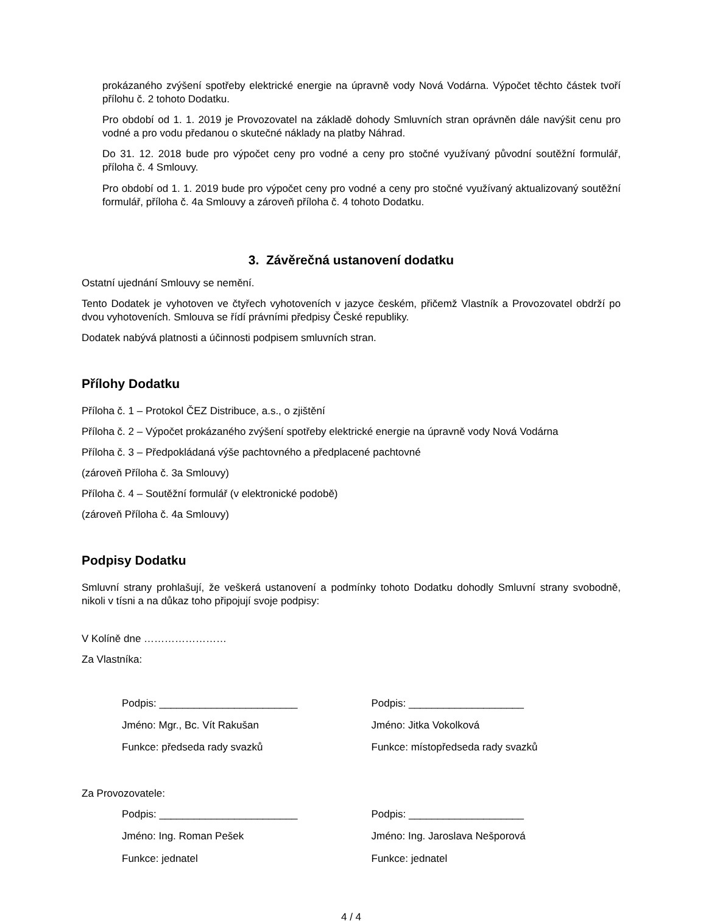prokázaného zvýšení spotřeby elektrické energie na úpravně vody Nová Vodárna. Výpočet těchto částek tvoří přílohu č. 2 tohoto Dodatku.
Pro období od 1. 1. 2019 je Provozovatel na základě dohody Smluvních stran oprávněn dále navýšit cenu pro vodné a pro vodu předanou o skutečné náklady na platby Náhrad.
Do 31. 12. 2018 bude pro výpočet ceny pro vodné a ceny pro stočné využívaný původní soutěžní formulář, příloha č. 4 Smlouvy.
Pro období od 1. 1. 2019 bude pro výpočet ceny pro vodné a ceny pro stočné využívaný aktualizovaný soutěžní formulář, příloha č. 4a Smlouvy a zároveň příloha č. 4 tohoto Dodatku.
3. Závěrečná ustanovení dodatku
Ostatní ujednání Smlouvy se nemění.
Tento Dodatek je vyhotoven ve čtyřech vyhotoveních v jazyce českém, přičemž Vlastník a Provozovatel obdrží po dvou vyhotoveních. Smlouva se řídí právními předpisy České republiky.
Dodatek nabývá platnosti a účinnosti podpisem smluvních stran.
Přílohy Dodatku
Příloha č. 1 – Protokol ČEZ Distribuce, a.s., o zjištění
Příloha č. 2 – Výpočet prokázaného zvýšení spotřeby elektrické energie na úpravně vody Nová Vodárna
Příloha č. 3 – Předpokládaná výše pachtovného a předplacené pachtovné
(zároveň Příloha č. 3a Smlouvy)
Příloha č. 4 – Soutěžní formulář (v elektronické podobě)
(zároveň Příloha č. 4a Smlouvy)
Podpisy Dodatku
Smluvní strany prohlašují, že veškerá ustanovení a podmínky tohoto Dodatku dohodly Smluvní strany svobodně, nikoli v tísni a na důkaz toho připojují svoje podpisy:
V Kolíně dne ……………………
Za Vlastníka:
Podpis: ________________________
Jméno: Mgr., Bc. Vít Rakušan
Funkce: předseda rady svazků
Podpis: ____________________
Jméno: Jitka Vokolková
Funkce: místopředseda rady svazků
Za Provozovatele:
Podpis: ________________________
Jméno: Ing. Roman Pešek
Funkce: jednatel
Podpis: ____________________
Jméno: Ing. Jaroslava Nešporová
Funkce: jednatel
4 / 4